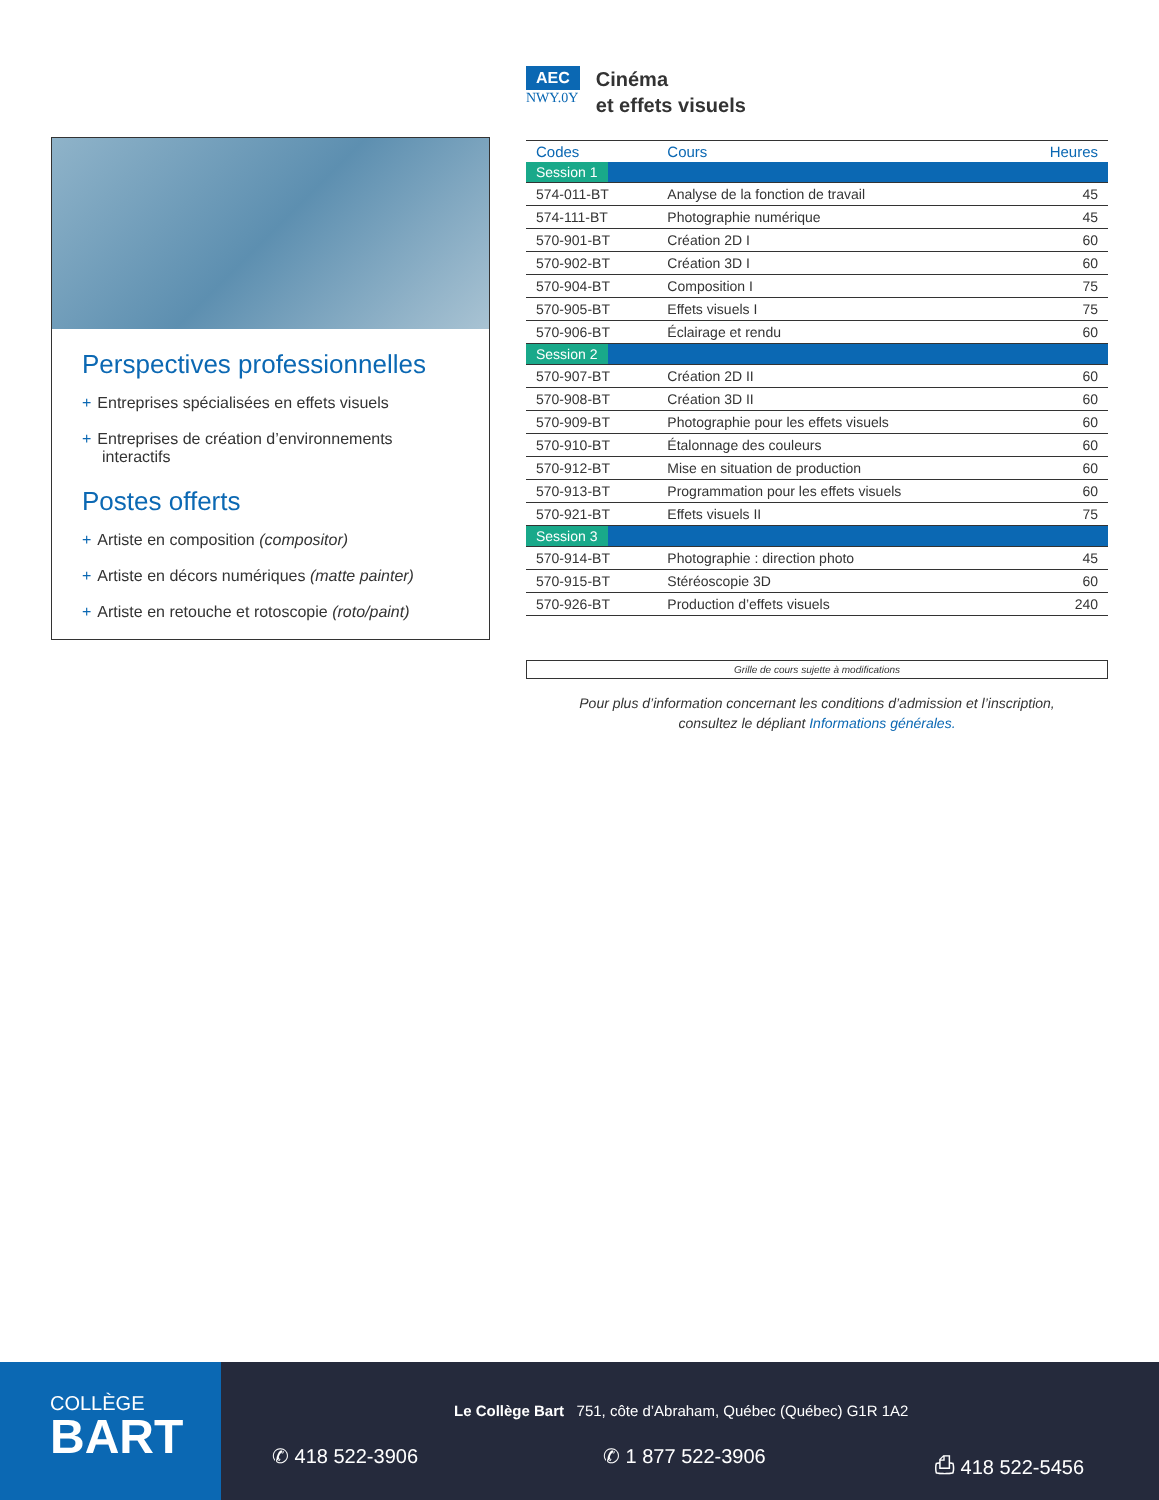Perspectives professionnelles
+ Entreprises spécialisées en effets visuels
+ Entreprises de création d’environnements interactifs
Postes offerts
+ Artiste en composition (compositor)
+ Artiste en décors numériques (matte painter)
+ Artiste en retouche et rotoscopie (roto/paint)
AEC
NWY.0Y
Cinéma
et effets visuels
| Codes | Cours | Heures |
| --- | --- | --- |
| Session 1 | | |
| 574-011-BT | Analyse de la fonction de travail | 45 |
| 574-111-BT | Photographie numérique | 45 |
| 570-901-BT | Création 2D I | 60 |
| 570-902-BT | Création 3D I | 60 |
| 570-904-BT | Composition I | 75 |
| 570-905-BT | Effets visuels I | 75 |
| 570-906-BT | Éclairage et rendu | 60 |
| Session 2 | | |
| 570-907-BT | Création 2D II | 60 |
| 570-908-BT | Création 3D II | 60 |
| 570-909-BT | Photographie pour les effets visuels | 60 |
| 570-910-BT | Étalonnage des couleurs | 60 |
| 570-912-BT | Mise en situation de production | 60 |
| 570-913-BT | Programmation pour les effets visuels | 60 |
| 570-921-BT | Effets visuels II | 75 |
| Session 3 | | |
| 570-914-BT | Photographie : direction photo | 45 |
| 570-915-BT | Stéréoscopie 3D | 60 |
| 570-926-BT | Production d’effets visuels | 240 |
Grille de cours sujette à modifications
Pour plus d’information concernant les conditions d’admission et l’inscription,
consultez le dépliant Informations générales.
COLLÈGE
BART
Le Collège Bart 751, côte d’Abraham, Québec (Québec) G1R 1A2
✆ 418 522-3906 ✆ 1 877 522-3906 ⎙ 418 522-5456